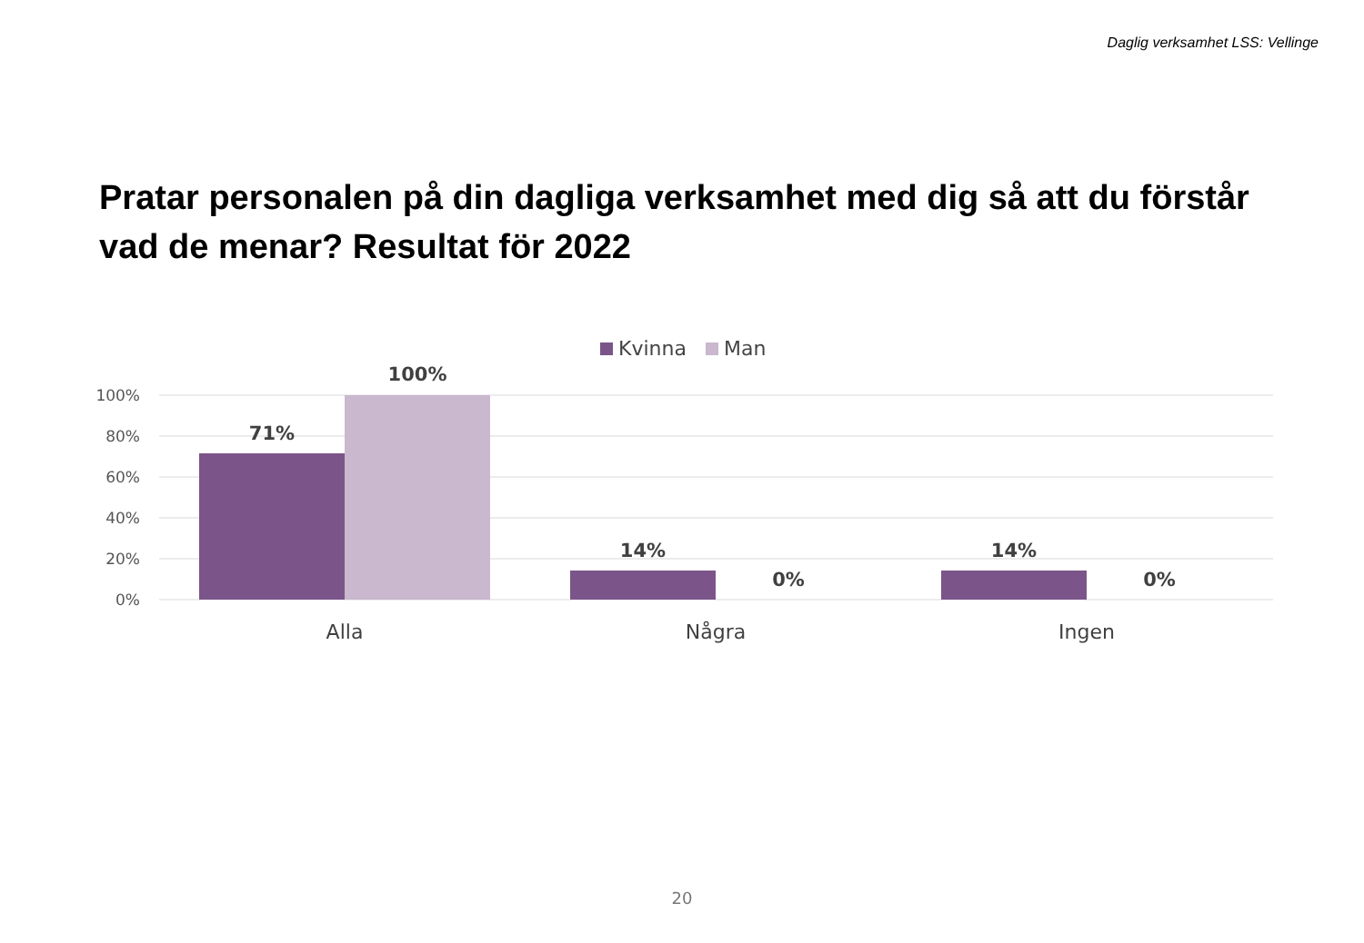Daglig verksamhet LSS: Vellinge
Pratar personalen på din dagliga verksamhet med dig så att du förstår vad de menar? Resultat för 2022
Kvinna
Man
100%
80%
60%
40%
20%
0%
71%
100%
14%
0%
14%
0%
Alla
Några
Ingen
20